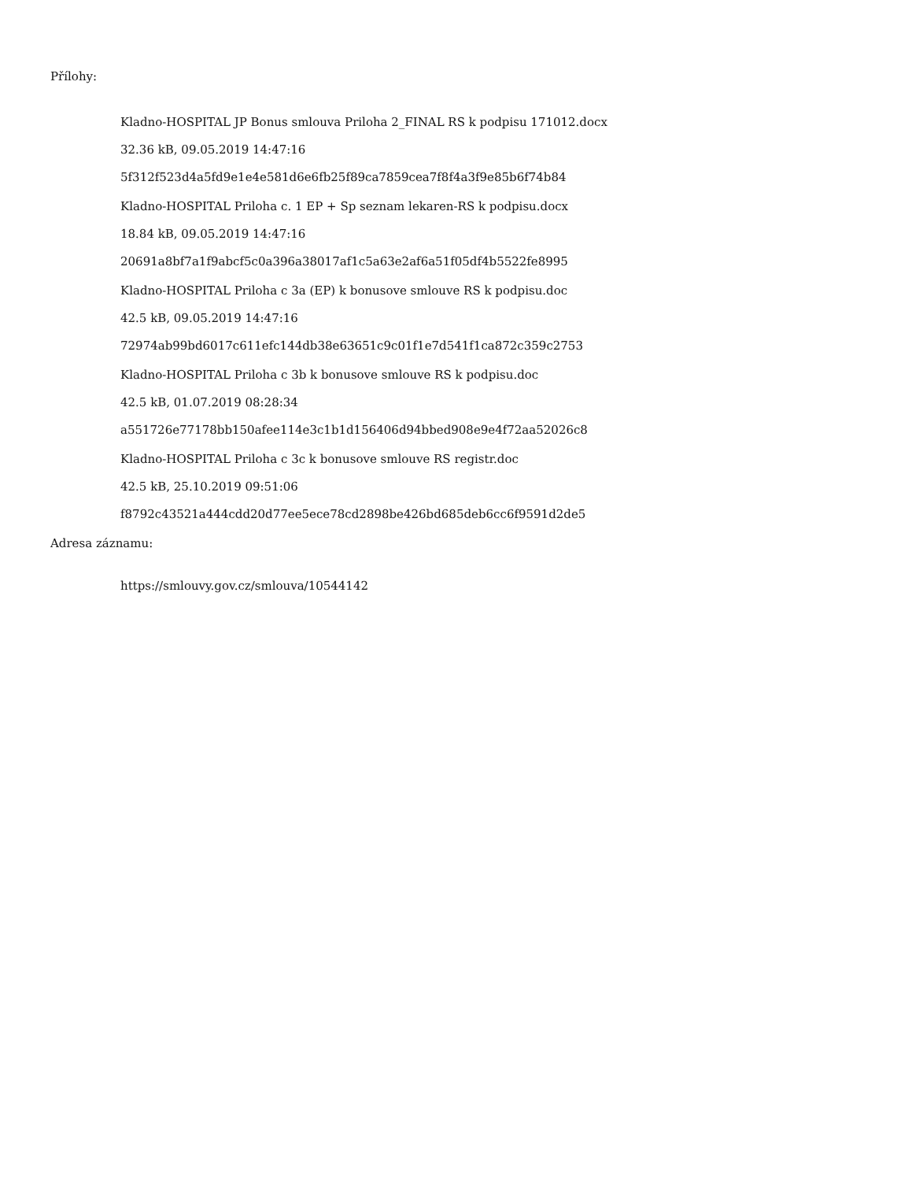Přílohy:
Kladno-HOSPITAL JP Bonus smlouva Priloha 2_FINAL RS k podpisu 171012.docx
32.36 kB, 09.05.2019 14:47:16
5f312f523d4a5fd9e1e4e581d6e6fb25f89ca7859cea7f8f4a3f9e85b6f74b84
Kladno-HOSPITAL Priloha c. 1 EP + Sp seznam lekaren-RS k podpisu.docx
18.84 kB, 09.05.2019 14:47:16
20691a8bf7a1f9abcf5c0a396a38017af1c5a63e2af6a51f05df4b5522fe8995
Kladno-HOSPITAL Priloha c 3a (EP) k bonusove smlouve RS k podpisu.doc
42.5 kB, 09.05.2019 14:47:16
72974ab99bd6017c611efc144db38e63651c9c01f1e7d541f1ca872c359c2753
Kladno-HOSPITAL Priloha c 3b k bonusove smlouve RS k podpisu.doc
42.5 kB, 01.07.2019 08:28:34
a551726e77178bb150afee114e3c1b1d156406d94bbed908e9e4f72aa52026c8
Kladno-HOSPITAL Priloha c 3c k bonusove smlouve RS registr.doc
42.5 kB, 25.10.2019 09:51:06
f8792c43521a444cdd20d77ee5ece78cd2898be426bd685deb6cc6f9591d2de5
Adresa záznamu:
https://smlouvy.gov.cz/smlouva/10544142